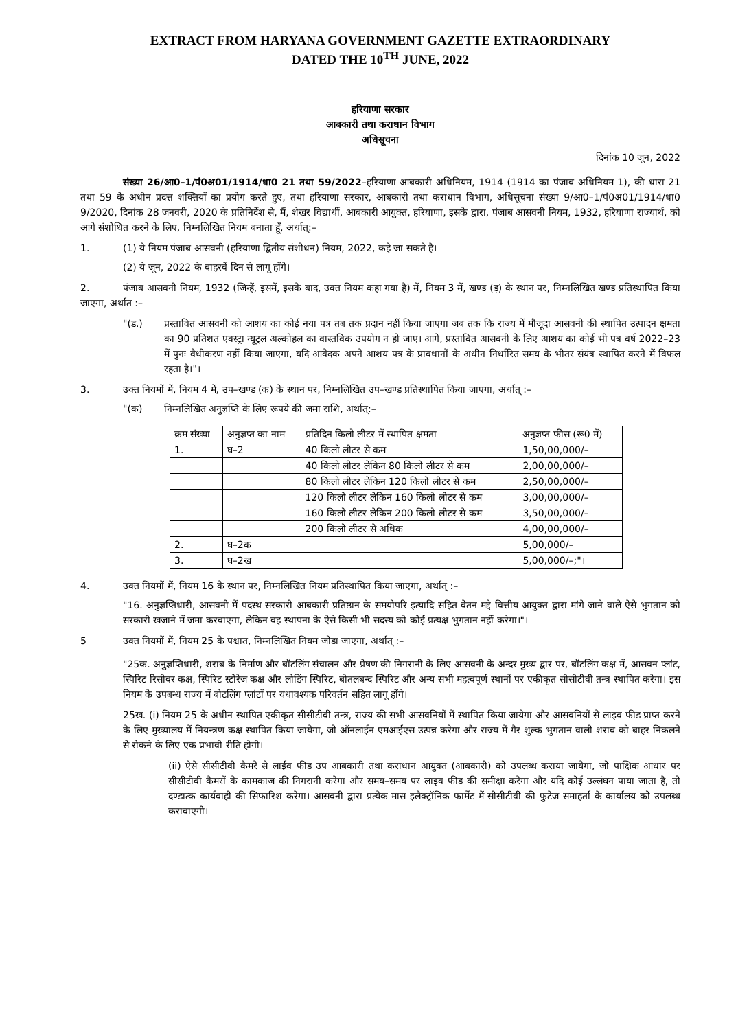EXTRACT FROM HARYANA GOVERNMENT GAZETTE EXTRAORDINARY
DATED THE 10<sup>TH</sup> JUNE, 2022
हरियाणा सरकार
आबकारी तथा कराधान विभाग
अधिसूचना
दिनांक 10 जून, 2022
संख्या 26/आ0–1/पं0अ01/1914/धा0 21 तथा 59/2022–हरियाणा आबकारी अधिनियम, 1914 (1914 का पंजाब अधिनियम 1), की धारा 21 तथा 59 के अधीन प्रदत्त शक्तियों का प्रयोग करते हुए, तथा हरियाणा सरकार, आबकारी तथा कराधान विभाग, अधिसूचना संख्या 9/आ0–1/पं0अ01/1914/धा0 9/2020, दिनांक 28 जनवरी, 2020 के प्रतिनिर्देश से, मैं, शेखर विद्यार्थी, आबकारी आयुक्त, हरियाणा, इसके द्वारा, पंजाब आसवनी नियम, 1932, हरियाणा राज्यार्थ, को आगे संशोधित करने के लिए, निम्नलिखित नियम बनाता हूँ, अर्थात्:–
1. (1) ये नियम पंजाब आसवनी (हरियाणा द्वितीय संशोधन) नियम, 2022, कहे जा सकते है।
(2) ये जून, 2022 के बाहरवें दिन से लागू होंगे।
2. पंजाब आसवनी नियम, 1932 (जिन्हें, इसमें, इसके बाद, उक्त नियम कहा गया है) में, नियम 3 में, खण्ड (ड़) के स्थान पर, निम्नलिखित खण्ड प्रतिस्थापित किया जाएगा, अर्थात :–
"(ड.) प्रस्तावित आसवनी को आशय का कोई नया पत्र तब तक प्रदान नहीं किया जाएगा जब तक कि राज्य में मौजूदा आसवनी की स्थापित उत्पादन क्षमता का 90 प्रतिशत एक्स्ट्रा न्यूट्रल अल्कोहल का वास्तविक उपयोग न हो जाए। आगे, प्रस्तावित आसवनी के लिए आशय का कोई भी पत्र वर्ष 2022–23 में पुनः वैधीकरण नहीं किया जाएगा, यदि आवेदक अपने आशय पत्र के प्रावधानों के अधीन निर्धारित समय के भीतर संयंत्र स्थापित करने में विफल रहता है।"।
3. उक्त नियमों में, नियम 4 में, उप–खण्ड (क) के स्थान पर, निम्नलिखित उप–खण्ड प्रतिस्थापित किया जाएगा, अर्थात् :–
"(क) निम्नलिखित अनुज्ञप्ति के लिए रूपये की जमा राशि, अर्थात्:–
| क्रम संख्या | अनुज्ञप्त का नाम | प्रतिदिन किलो लीटर में स्थापित क्षमता | अनुज्ञप्त फीस (रू0 में) |
| --- | --- | --- | --- |
| 1. | घ–2 | 40 किलो लीटर से कम | 1,50,00,000/– |
| | | 40 किलो लीटर लेकिन 80 किलो लीटर से कम | 2,00,00,000/– |
| | | 80 किलो लीटर लेकिन 120 किलो लीटर से कम | 2,50,00,000/– |
| | | 120 किलो लीटर लेकिन 160 किलो लीटर से कम | 3,00,00,000/– |
| | | 160 किलो लीटर लेकिन 200 किलो लीटर से कम | 3,50,00,000/– |
| | | 200 किलो लीटर से अधिक | 4,00,00,000/– |
| 2. | घ–2क | | 5,00,000/– |
| 3. | घ–2ख | | 5,00,000/–;"। |
4. उक्त नियमों में, नियम 16 के स्थान पर, निम्नलिखित नियम प्रतिस्थापित किया जाएगा, अर्थात् :–
"16. अनुज्ञप्तिधारी, आसवनी में पदस्थ सरकारी आबकारी प्रतिष्ठान के समयोपरि इत्यादि सहित वेतन मद्दे वित्तीय आयुक्त द्वारा मांगे जाने वाले ऐसे भुगतान को सरकारी खजाने में जमा करवाएगा, लेकिन वह स्थापना के ऐसे किसी भी सदस्य को कोई प्रत्यक्ष भुगतान नहीं करेगा।"।
5 उक्त नियमों में, नियम 25 के पश्चात, निम्नलिखित नियम जोडा जाएगा, अर्थात् :–
"25क. अनुज्ञप्तिधारी, शराब के निर्माण और बॉटलिंग संचालन और प्रेषण की निगरानी के लिए आसवनी के अन्दर मुख्य द्वार पर, बॉटलिंग कक्ष में, आसवन प्लांट, स्पिरिट रिसीवर कक्ष, स्पिरिट स्टोरेज कक्ष और लोडिंग स्पिरिट, बोतलबन्द स्पिरिट और अन्य सभी महत्वपूर्ण स्थानों पर एकीकृत सीसीटीवी तन्त्र स्थापित करेगा। इस नियम के उपबन्ध राज्य में बोटलिंग प्लांटों पर यथावश्यक परिवर्तन सहित लागू होंगे।
25ख. (i) नियम 25 के अधीन स्थापित एकीकृत सीसीटीवी तन्त्र, राज्य की सभी आसवनियों में स्थापित किया जायेगा और आसवनियों से लाइव फीड प्राप्त करने के लिए मुख्यालय में नियन्त्रण कक्ष स्थापित किया जायेगा, जो ऑनलाईन एमआईएस उत्पन्न करेगा और राज्य में गैर शुल्क भुगतान वाली शराब को बाहर निकलने से रोकने के लिए एक प्रभावी रीति होगी।
(ii) ऐसे सीसीटीवी कैमरे से लाईव फीड उप आबकारी तथा कराधान आयुक्त (आबकारी) को उपलब्ध कराया जायेगा, जो पाक्षिक आधार पर सीसीटीवी कैमरों के कामकाज की निगरानी करेगा और समय–समय पर लाइव फीड की समीक्षा करेगा और यदि कोई उल्लंघन पाया जाता है, तो दण्डात्क कार्यवाही की सिफारिश करेगा। आसवनी द्वारा प्रत्येक मास इलैक्ट्रॉनिक फार्मेट में सीसीटीवी की फुटेज समाहर्ता के कार्यालय को उपलब्ध करावाएगी।